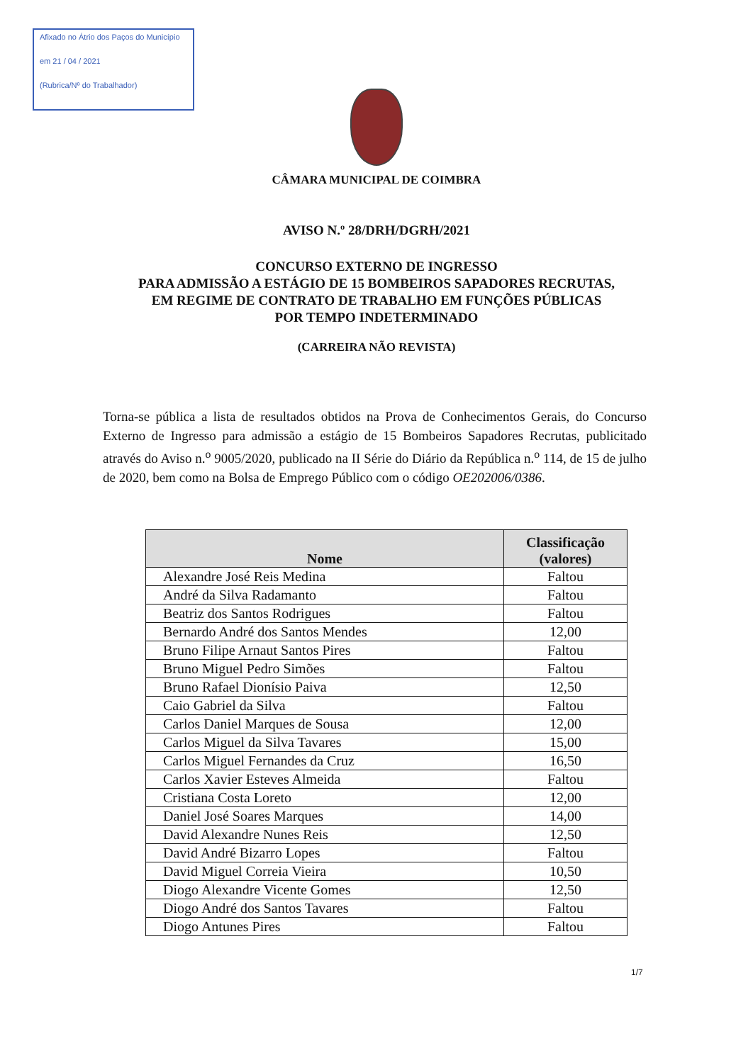Afixado no Átrio dos Paços do Município
em 21 / 04 / 2021
(Rubrica/Nº do Trabalhador)
CÂMARA MUNICIPAL DE COIMBRA
AVISO N.º 28/DRH/DGRH/2021
CONCURSO EXTERNO DE INGRESSO
PARA ADMISSÃO A ESTÁGIO DE 15 BOMBEIROS SAPADORES RECRUTAS,
EM REGIME DE CONTRATO DE TRABALHO EM FUNÇÕES PÚBLICAS
POR TEMPO INDETERMINADO
(CARREIRA NÃO REVISTA)
Torna-se pública a lista de resultados obtidos na Prova de Conhecimentos Gerais, do Concurso Externo de Ingresso para admissão a estágio de 15 Bombeiros Sapadores Recrutas, publicitado através do Aviso n.<sup>o</sup> 9005/2020, publicado na II Série do Diário da República n.<sup>o</sup> 114, de 15 de julho de 2020, bem como na Bolsa de Emprego Público com o código OE202006/0386.
| Nome | Classificação (valores) |
| --- | --- |
| Alexandre José Reis Medina | Faltou |
| André da Silva Radamanto | Faltou |
| Beatriz dos Santos Rodrigues | Faltou |
| Bernardo André dos Santos Mendes | 12,00 |
| Bruno Filipe Arnaut Santos Pires | Faltou |
| Bruno Miguel Pedro Simões | Faltou |
| Bruno Rafael Dionísio Paiva | 12,50 |
| Caio Gabriel da Silva | Faltou |
| Carlos Daniel Marques de Sousa | 12,00 |
| Carlos Miguel da Silva Tavares | 15,00 |
| Carlos Miguel Fernandes da Cruz | 16,50 |
| Carlos Xavier Esteves Almeida | Faltou |
| Cristiana Costa Loreto | 12,00 |
| Daniel José Soares Marques | 14,00 |
| David Alexandre Nunes Reis | 12,50 |
| David André Bizarro Lopes | Faltou |
| David Miguel Correia Vieira | 10,50 |
| Diogo Alexandre Vicente Gomes | 12,50 |
| Diogo André dos Santos Tavares | Faltou |
| Diogo Antunes Pires | Faltou |
1/7